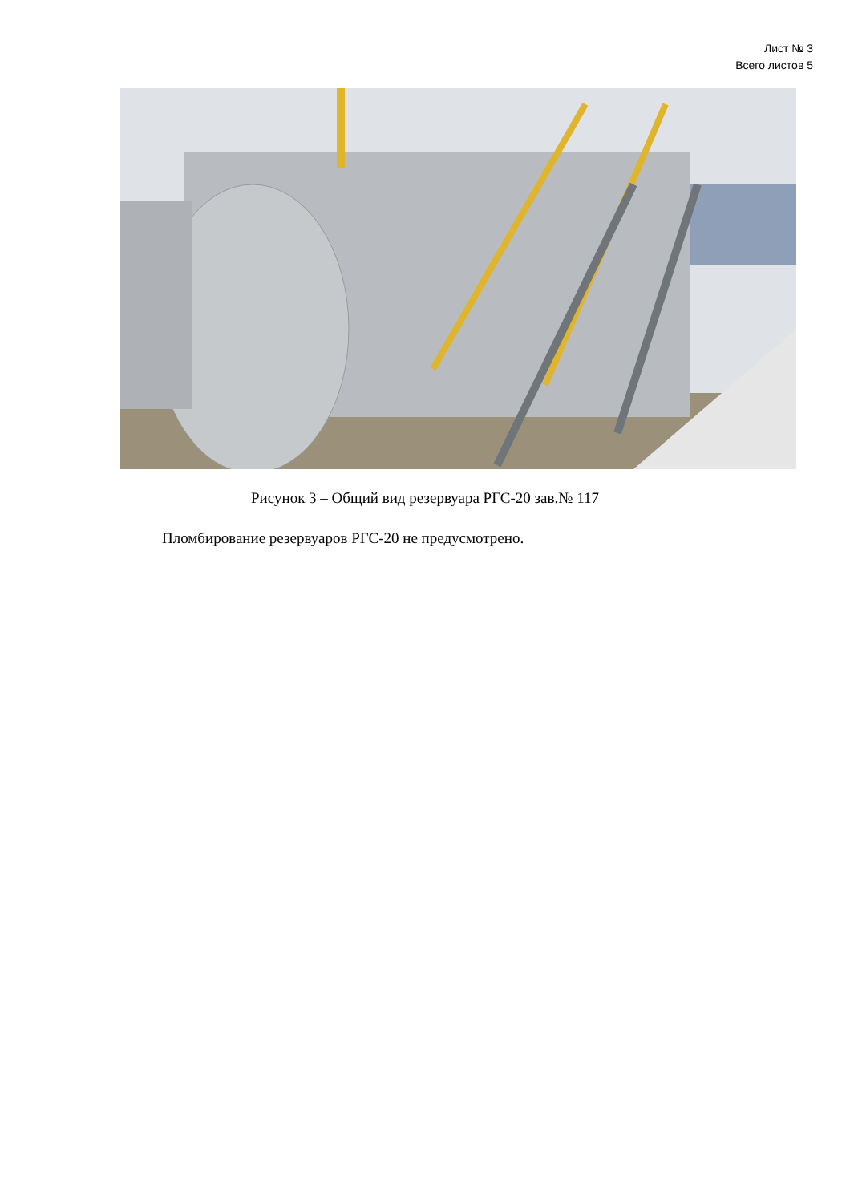Лист № 3
Всего листов 5
Рисунок 3 – Общий вид резервуара РГС-20 зав.№ 117
Пломбирование резервуаров РГС-20 не предусмотрено.